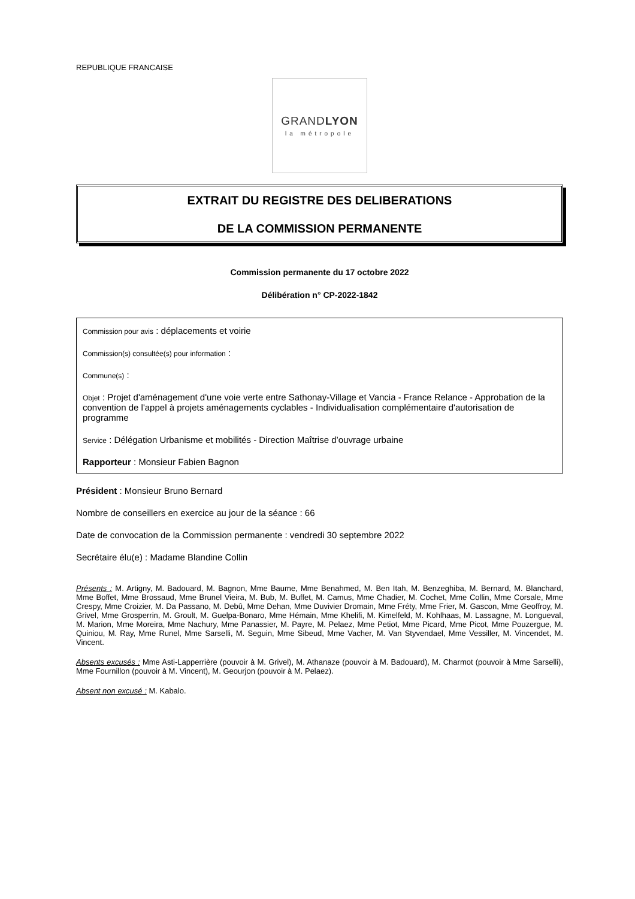REPUBLIQUE FRANCAISE
GRANDLYON
la métropole
EXTRAIT DU REGISTRE DES DELIBERATIONS
DE LA COMMISSION PERMANENTE
Commission permanente du 17 octobre 2022
Délibération n° CP-2022-1842
Commission pour avis : déplacements et voirie
Commission(s) consultée(s) pour information :
Commune(s) :
Objet : Projet d'aménagement d'une voie verte entre Sathonay-Village et Vancia - France Relance - Approbation de la convention de l'appel à projets aménagements cyclables - Individualisation complémentaire d'autorisation de programme
Service : Délégation Urbanisme et mobilités - Direction Maîtrise d’ouvrage urbaine
Rapporteur : Monsieur Fabien Bagnon
Président : Monsieur Bruno Bernard
Nombre de conseillers en exercice au jour de la séance : 66
Date de convocation de la Commission permanente : vendredi 30 septembre 2022
Secrétaire élu(e) : Madame Blandine Collin
Présents : M. Artigny, M. Badouard, M. Bagnon, Mme Baume, Mme Benahmed, M. Ben Itah, M. Benzeghiba, M. Bernard, M. Blanchard, Mme Boffet, Mme Brossaud, Mme Brunel Vieira, M. Bub, M. Buffet, M. Camus, Mme Chadier, M. Cochet, Mme Collin, Mme Corsale, Mme Crespy, Mme Croizier, M. Da Passano, M. Debû, Mme Dehan, Mme Duvivier Dromain, Mme Fréty, Mme Frier, M. Gascon, Mme Geoffroy, M. Grivel, Mme Grosperrin, M. Groult, M. Guelpa-Bonaro, Mme Hémain, Mme Khelifi, M. Kimelfeld, M. Kohlhaas, M. Lassagne, M. Longueval, M. Marion, Mme Moreira, Mme Nachury, Mme Panassier, M. Payre, M. Pelaez, Mme Petiot, Mme Picard, Mme Picot, Mme Pouzergue, M. Quiniou, M. Ray, Mme Runel, Mme Sarselli, M. Seguin, Mme Sibeud, Mme Vacher, M. Van Styvendael, Mme Vessiller, M. Vincendet, M. Vincent.
Absents excusés : Mme Asti-Lapperrière (pouvoir à M. Grivel), M. Athanaze (pouvoir à M. Badouard), M. Charmot (pouvoir à Mme Sarselli), Mme Fournillon (pouvoir à M. Vincent), M. Geourjon (pouvoir à M. Pelaez).
Absent non excusé : M. Kabalo.